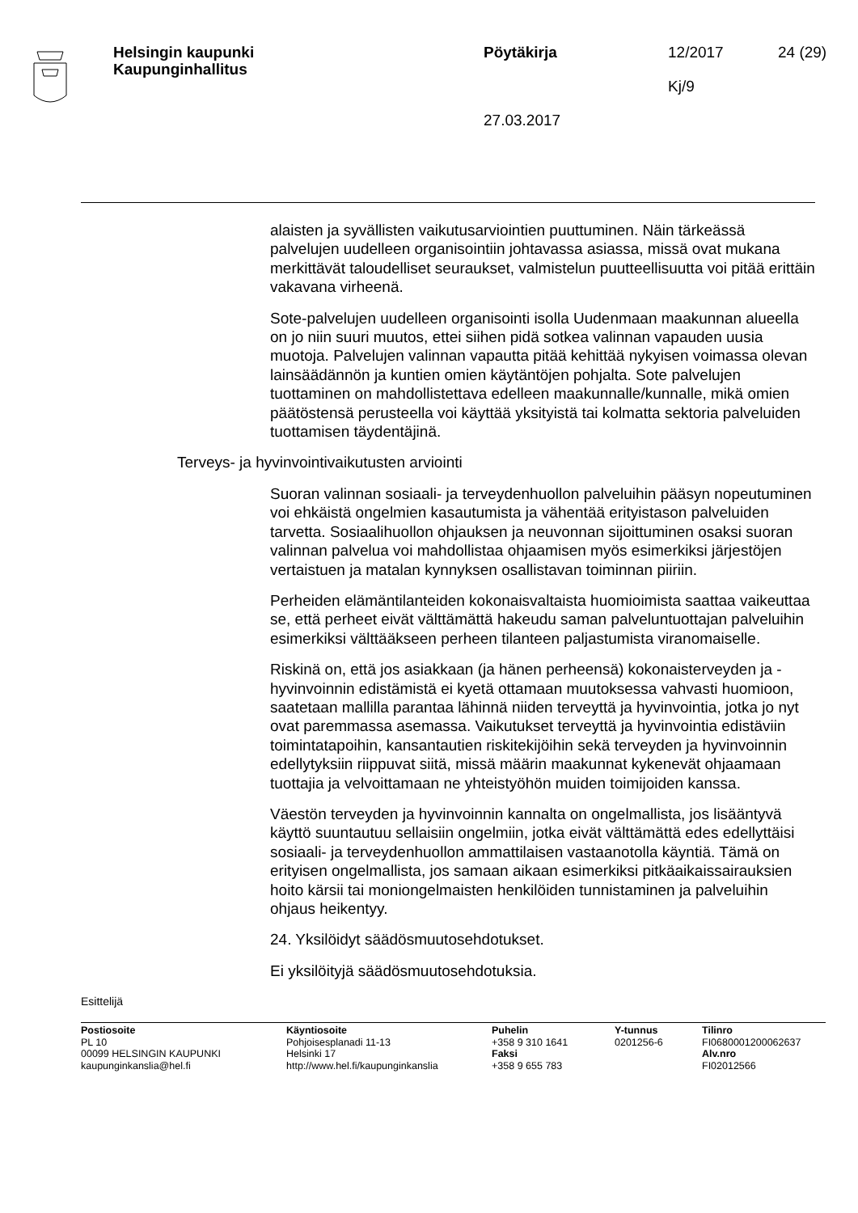Helsingin kaupunki
Kaupunginhallitus
Pöytäkirja
27.03.2017
12/2017
Kj/9
24 (29)
alaisten ja syvällisten vaikutusarviointien puuttuminen. Näin tärkeässä palvelujen uudelleen organisointiin johtavassa asiassa, missä ovat mukana merkittävät taloudelliset seuraukset, valmistelun puutteellisuutta voi pitää erittäin vakavana virheenä.
Sote-palvelujen uudelleen organisointi isolla Uudenmaan maakunnan alueella on jo niin suuri muutos, ettei siihen pidä sotkea valinnan vapauden uusia muotoja. Palvelujen valinnan vapautta pitää kehittää nykyisen voimassa olevan lainsäädännön ja kuntien omien käytäntöjen pohjalta. Sote palvelujen tuottaminen on mahdollistettava edelleen maakunnalle/kunnalle, mikä omien päätöstensä perusteella voi käyttää yksityistä tai kolmatta sektoria palveluiden tuottamisen täydentäjinä.
Terveys- ja hyvinvointivaikutusten arviointi
Suoran valinnan sosiaali- ja terveydenhuollon palveluihin pääsyn nopeutuminen voi ehkäistä ongelmien kasautumista ja vähentää erityistason palveluiden tarvetta. Sosiaalihuollon ohjauksen ja neuvonnan sijoittuminen osaksi suoran valinnan palvelua voi mahdollistaa ohjaamisen myös esimerkiksi järjestöjen vertaistuen ja matalan kynnyksen osallistavan toiminnan piiriin.
Perheiden elämäntilanteiden kokonaisvaltaista huomioimista saattaa vaikeuttaa se, että perheet eivät välttämättä hakeudu saman palveluntuottajan palveluihin esimerkiksi välttääkseen perheen tilanteen paljastumista viranomaiselle.
Riskinä on, että jos asiakkaan (ja hänen perheensä) kokonaisterveyden ja -hyvinvoinnin edistämistä ei kyetä ottamaan muutoksessa vahvasti huomioon, saatetaan mallilla parantaa lähinnä niiden terveyttä ja hyvinvointia, jotka jo nyt ovat paremmassa asemassa. Vaikutukset terveyttä ja hyvinvointia edistäviin toimintatapoihin, kansantautien riskitekijöihin sekä terveyden ja hyvinvoinnin edellytyksiin riippuvat siitä, missä määrin maakunnat kykenevät ohjaamaan tuottajia ja velvoittamaan ne yhteistyöhön muiden toimijoiden kanssa.
Väestön terveyden ja hyvinvoinnin kannalta on ongelmallista, jos lisääntyvä käyttö suuntautuu sellaisiin ongelmiin, jotka eivät välttämättä edes edellyttäisi sosiaali- ja terveydenhuollon ammattilaisen vastaanotolla käyntiä. Tämä on erityisen ongelmallista, jos samaan aikaan esimerkiksi pitkäaikaissairauksien hoito kärsii tai moniongelmaisten henkilöiden tunnistaminen ja palveluihin ohjaus heikentyy.
24. Yksilöidyt säädösmuutosehdotukset.
Ei yksilöityjä säädösmuutosehdotuksia.
Esittelijä
Postiosoite
PL 10
00099 HELSINGIN KAUPUNKI
kaupunginkanslia@hel.fi
Käyntiosoite
Pohjoisesplanadi 11-13
Helsinki 17
http://www.hel.fi/kaupunginkanslia
Puhelin
+358 9 310 1641
Faksi
+358 9 655 783
Y-tunnus
0201256-6
Tilinro
FI0680001200062637
Alv.nro
FI02012566